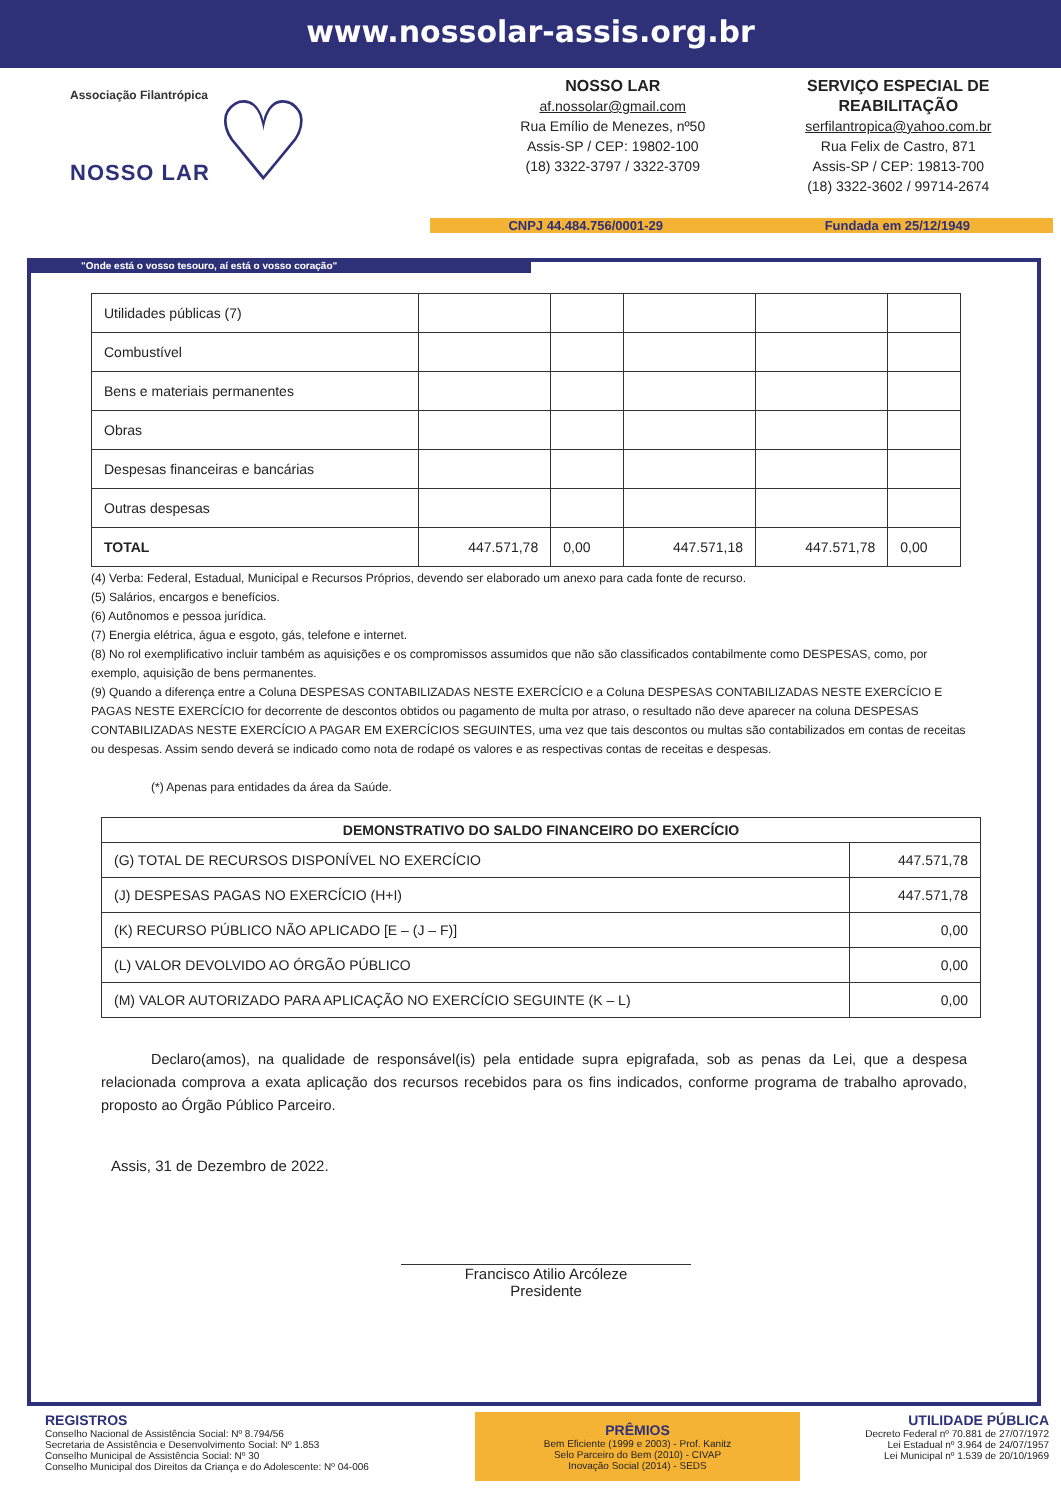www.nossolar-assis.org.br
Associação Filantrópica
NOSSO LAR ♡
NOSSO LAR
af.nossolar@gmail.com
Rua Emílio de Menezes, nº50
Assis-SP / CEP: 19802-100
(18) 3322-3797 / 3322-3709
SERVIÇO ESPECIAL DE REABILITAÇÃO
serfilantropica@yahoo.com.br
Rua Felix de Castro, 871
Assis-SP / CEP: 19813-700
(18) 3322-3602 / 99714-2674
CNPJ 44.484.756/0001-29 Fundada em 25/12/1949
"Onde está o vosso tesouro, aí está o vosso coração"
| Utilidades públicas (7) | | | | | |
| Combustível | | | | | |
| Bens e materiais permanentes | | | | | |
| Obras | | | | | |
| Despesas financeiras e bancárias | | | | | |
| Outras despesas | | | | | |
| TOTAL | 447.571,78 | 0,00 | 447.571,18 | 447.571,78 | 0,00 |
(4) Verba: Federal, Estadual, Municipal e Recursos Próprios, devendo ser elaborado um anexo para cada fonte de recurso.
(5) Salários, encargos e benefícios.
(6) Autônomos e pessoa jurídica.
(7) Energia elétrica, água e esgoto, gás, telefone e internet.
(8) No rol exemplificativo incluir também as aquisições e os compromissos assumidos que não são classificados contabilmente como DESPESAS, como, por exemplo, aquisição de bens permanentes.
(9) Quando a diferença entre a Coluna DESPESAS CONTABILIZADAS NESTE EXERCÍCIO e a Coluna DESPESAS CONTABILIZADAS NESTE EXERCÍCIO E PAGAS NESTE EXERCÍCIO for decorrente de descontos obtidos ou pagamento de multa por atraso, o resultado não deve aparecer na coluna DESPESAS CONTABILIZADAS NESTE EXERCÍCIO A PAGAR EM EXERCÍCIOS SEGUINTES, uma vez que tais descontos ou multas são contabilizados em contas de receitas ou despesas. Assim sendo deverá se indicado como nota de rodapé os valores e as respectivas contas de receitas e despesas.
(*) Apenas para entidades da área da Saúde.
| DEMONSTRATIVO DO SALDO FINANCEIRO DO EXERCÍCIO | |
| --- | --- |
| (G) TOTAL DE RECURSOS DISPONÍVEL NO EXERCÍCIO | 447.571,78 |
| (J) DESPESAS PAGAS NO EXERCÍCIO (H+I) | 447.571,78 |
| (K) RECURSO PÚBLICO NÃO APLICADO [E – (J – F)] | 0,00 |
| (L) VALOR DEVOLVIDO AO ÓRGÃO PÚBLICO | 0,00 |
| (M) VALOR AUTORIZADO PARA APLICAÇÃO NO EXERCÍCIO SEGUINTE (K – L) | 0,00 |
Declaro(amos), na qualidade de responsável(is) pela entidade supra epigrafada, sob as penas da Lei, que a despesa relacionada comprova a exata aplicação dos recursos recebidos para os fins indicados, conforme programa de trabalho aprovado, proposto ao Órgão Público Parceiro.
Assis, 31 de Dezembro de 2022.
Francisco Atilio Arcóleze
Presidente
REGISTROS
Conselho Nacional de Assistência Social: Nº 8.794/56
Secretaria de Assistência e Desenvolvimento Social: Nº 1.853
Conselho Municipal de Assistência Social: Nº 30
Conselho Municipal dos Direitos da Criança e do Adolescente: Nº 04-006
PRÊMIOS
Bem Eficiente (1999 e 2003) - Prof. Kanitz
Selo Parceiro do Bem (2010) - CIVAP
Inovação Social (2014) - SEDS
UTILIDADE PÚBLICA
Decreto Federal nº 70.881 de 27/07/1972
Lei Estadual nº 3.964 de 24/07/1957
Lei Municipal nº 1.539 de 20/10/1969